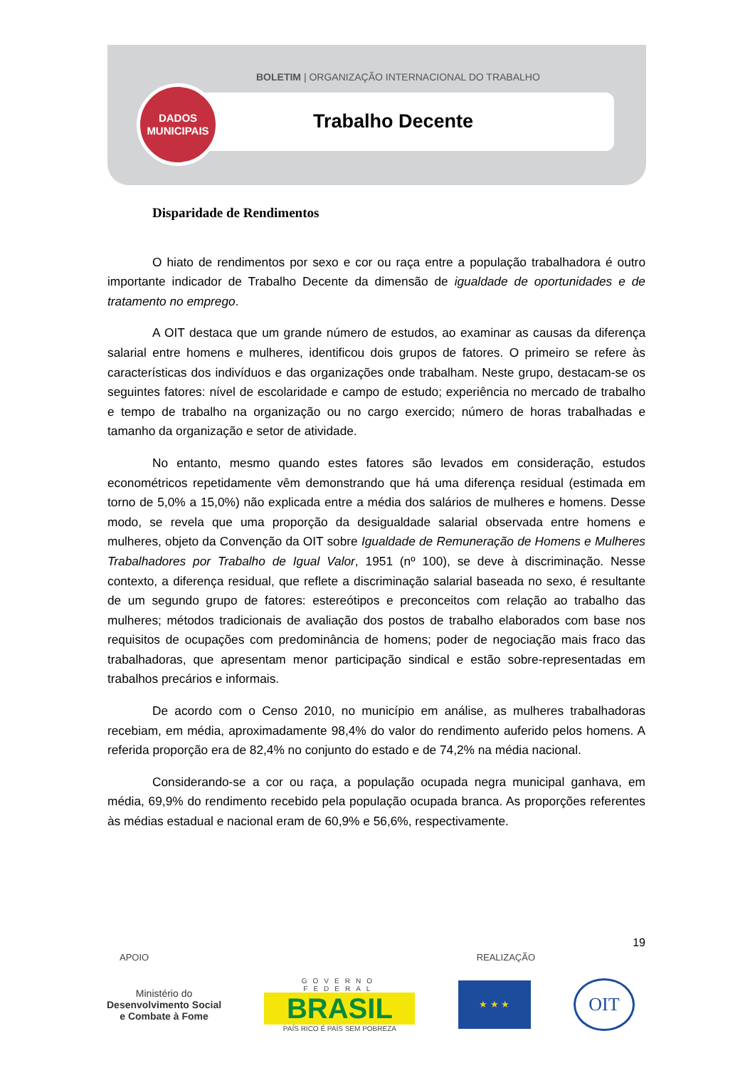BOLETIM | ORGANIZAÇÃO INTERNACIONAL DO TRABALHO
Trabalho Decente
DADOS
MUNICIPAIS
Disparidade de Rendimentos
O hiato de rendimentos por sexo e cor ou raça entre a população trabalhadora é outro importante indicador de Trabalho Decente da dimensão de igualdade de oportunidades e de tratamento no emprego.
A OIT destaca que um grande número de estudos, ao examinar as causas da diferença salarial entre homens e mulheres, identificou dois grupos de fatores. O primeiro se refere às características dos indivíduos e das organizações onde trabalham. Neste grupo, destacam-se os seguintes fatores: nível de escolaridade e campo de estudo; experiência no mercado de trabalho e tempo de trabalho na organização ou no cargo exercido; número de horas trabalhadas e tamanho da organização e setor de atividade.
No entanto, mesmo quando estes fatores são levados em consideração, estudos econométricos repetidamente vêm demonstrando que há uma diferença residual (estimada em torno de 5,0% a 15,0%) não explicada entre a média dos salários de mulheres e homens. Desse modo, se revela que uma proporção da desigualdade salarial observada entre homens e mulheres, objeto da Convenção da OIT sobre Igualdade de Remuneração de Homens e Mulheres Trabalhadores por Trabalho de Igual Valor, 1951 (nº 100), se deve à discriminação. Nesse contexto, a diferença residual, que reflete a discriminação salarial baseada no sexo, é resultante de um segundo grupo de fatores: estereótipos e preconceitos com relação ao trabalho das mulheres; métodos tradicionais de avaliação dos postos de trabalho elaborados com base nos requisitos de ocupações com predominância de homens; poder de negociação mais fraco das trabalhadoras, que apresentam menor participação sindical e estão sobre-representadas em trabalhos precários e informais.
De acordo com o Censo 2010, no município em análise, as mulheres trabalhadoras recebiam, em média, aproximadamente 98,4% do valor do rendimento auferido pelos homens. A referida proporção era de 82,4% no conjunto do estado e de 74,2% na média nacional.
Considerando-se a cor ou raça, a população ocupada negra municipal ganhava, em média, 69,9% do rendimento recebido pela população ocupada branca. As proporções referentes às médias estadual e nacional eram de 60,9% e 56,6%, respectivamente.
19
APOIO REALIZAÇÃO
Ministério do
Desenvolvimento Social
e Combate à Fome
GOVERNO FEDERAL
BRASIL
PAÍS RICO É PAÍS SEM POBREZA
★ ★ ★
OIT